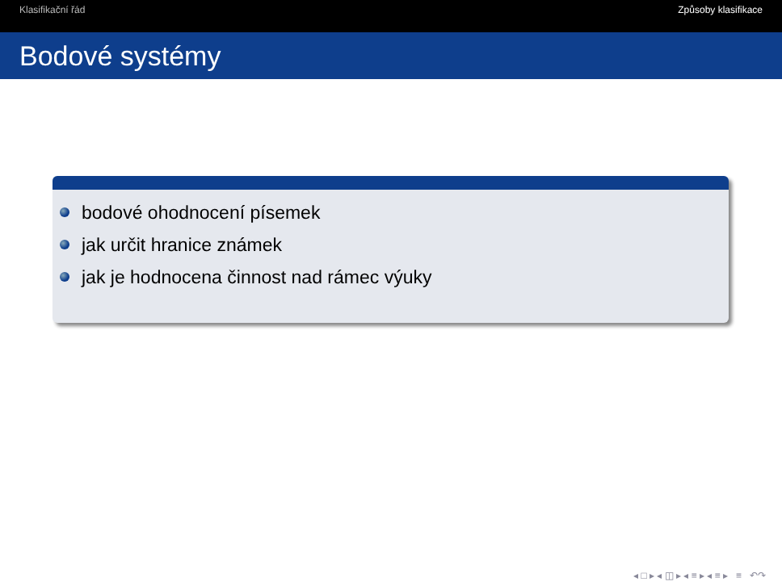Klasifikační řád Způsoby klasifikace
Bodové systémy
bodové ohodnocení písemek
jak určit hranice známek
jak je hodnocena činnost nad rámec výuky
◂ □ ▸ ◂ ◫ ▸ ◂ ≡ ▸ ◂ ≡ ▸ ≡ ↶↷